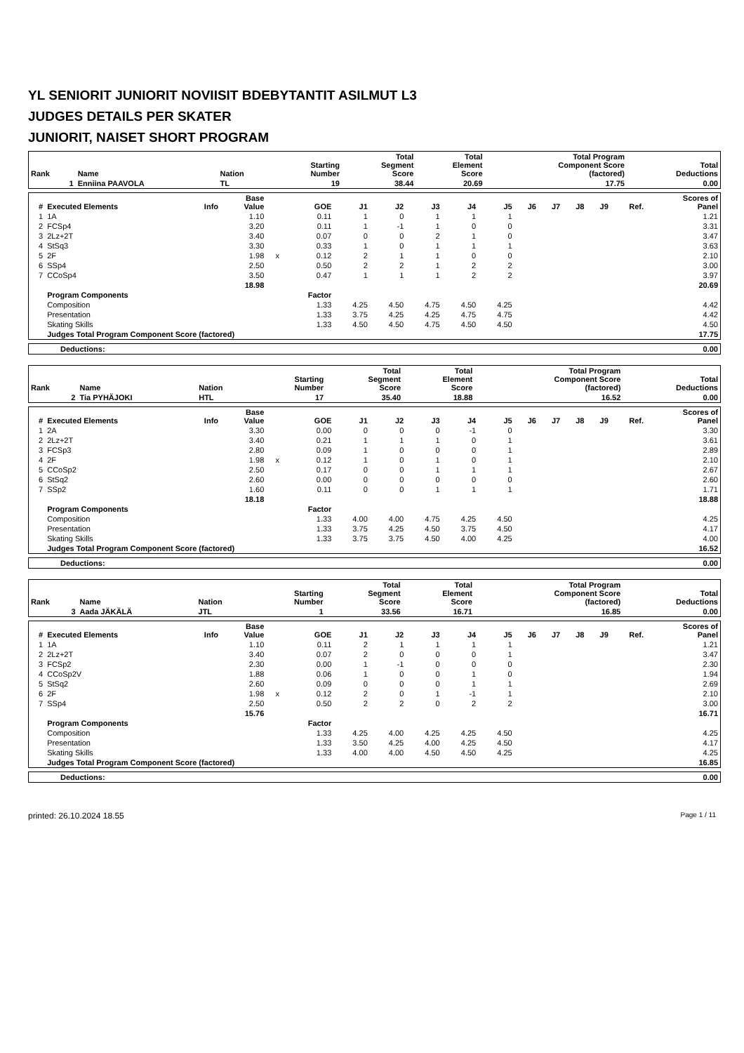YL SENIORIT JUNIORIT NOVIISIT BDEBYTANTIT ASILMUT L3
JUDGES DETAILS PER SKATER
JUNIORIT, NAISET SHORT PROGRAM
| Rank | Name | Nation | Starting Number | Total Segment Score | Total Element Score | Total Program Component Score (factored) | Total Deductions |
| --- | --- | --- | --- | --- | --- | --- | --- |
| 1 | Enniina PAAVOLA | TL | 19 | 38.44 | 20.69 | 17.75 | 0.00 |
| # | Executed Elements | Info | Base Value | | GOE | J1 | J2 | J3 | J4 | J5 | J6 | J7 | J8 | J9 | Ref. | Scores of Panel |
| --- | --- | --- | --- | --- | --- | --- | --- | --- | --- | --- | --- | --- | --- | --- | --- | --- |
| 1 | 1A | | 1.10 | | 0.11 | 1 | 0 | 1 | 1 | 1 | | | | | | 1.21 |
| 2 | FCSp4 | | 3.20 | | 0.11 | 1 | -1 | 1 | 0 | 0 | | | | | | 3.31 |
| 3 | 2Lz+2T | | 3.40 | | 0.07 | 0 | 0 | 2 | 1 | 0 | | | | | | 3.47 |
| 4 | StSq3 | | 3.30 | | 0.33 | 1 | 0 | 1 | 1 | 1 | | | | | | 3.63 |
| 5 | 2F | | 1.98 | x | 0.12 | 2 | 1 | 1 | 0 | 0 | | | | | | 2.10 |
| 6 | SSp4 | | 2.50 | | 0.50 | 2 | 2 | 1 | 2 | 2 | | | | | | 3.00 |
| 7 | CCoSp4 | | 3.50 | | 0.47 | 1 | 1 | 1 | 2 | 2 | | | | | | 3.97 |
| | | | 18.98 | | | | | | | | | | | | | 20.69 |
| | Program Components | | | | Factor | | | | | | | | | | | |
| | Composition | | | | 1.33 | 4.25 | 4.50 | 4.75 | 4.50 | 4.25 | | | | | | 4.42 |
| | Presentation | | | | 1.33 | 3.75 | 4.25 | 4.25 | 4.75 | 4.75 | | | | | | 4.42 |
| | Skating Skills | | | | 1.33 | 4.50 | 4.50 | 4.75 | 4.50 | 4.50 | | | | | | 4.50 |
| | Judges Total Program Component Score (factored) | | | | | | | | | | | | | | | 17.75 |
| Deductions: | 0.00 |
| Rank | Name | Nation | Starting Number | Total Segment Score | Total Element Score | Total Program Component Score (factored) | Total Deductions |
| --- | --- | --- | --- | --- | --- | --- | --- |
| 2 | Tia PYHÄJOKI | HTL | 17 | 35.40 | 18.88 | 16.52 | 0.00 |
| # | Executed Elements | Info | Base Value | | GOE | J1 | J2 | J3 | J4 | J5 | J6 | J7 | J8 | J9 | Ref. | Scores of Panel |
| --- | --- | --- | --- | --- | --- | --- | --- | --- | --- | --- | --- | --- | --- | --- | --- | --- |
| 1 | 2A | | 3.30 | | 0.00 | 0 | 0 | 0 | -1 | 0 | | | | | | 3.30 |
| 2 | 2Lz+2T | | 3.40 | | 0.21 | 1 | 1 | 1 | 0 | 1 | | | | | | 3.61 |
| 3 | FCSp3 | | 2.80 | | 0.09 | 1 | 0 | 0 | 0 | 1 | | | | | | 2.89 |
| 4 | 2F | | 1.98 | x | 0.12 | 1 | 0 | 1 | 0 | 1 | | | | | | 2.10 |
| 5 | CCoSp2 | | 2.50 | | 0.17 | 0 | 0 | 1 | 1 | 1 | | | | | | 2.67 |
| 6 | StSq2 | | 2.60 | | 0.00 | 0 | 0 | 0 | 0 | 0 | | | | | | 2.60 |
| 7 | SSp2 | | 1.60 | | 0.11 | 0 | 0 | 1 | 1 | 1 | | | | | | 1.71 |
| | | | 18.18 | | | | | | | | | | | | | 18.88 |
| | Program Components | | | | Factor | | | | | | | | | | | |
| | Composition | | | | 1.33 | 4.00 | 4.00 | 4.75 | 4.25 | 4.50 | | | | | | 4.25 |
| | Presentation | | | | 1.33 | 3.75 | 4.25 | 4.50 | 3.75 | 4.50 | | | | | | 4.17 |
| | Skating Skills | | | | 1.33 | 3.75 | 3.75 | 4.50 | 4.00 | 4.25 | | | | | | 4.00 |
| | Judges Total Program Component Score (factored) | | | | | | | | | | | | | | | 16.52 |
| Deductions: | 0.00 |
| Rank | Name | Nation | Starting Number | Total Segment Score | Total Element Score | Total Program Component Score (factored) | Total Deductions |
| --- | --- | --- | --- | --- | --- | --- | --- |
| 3 | Aada JÄKÄLÄ | JTL | 1 | 33.56 | 16.71 | 16.85 | 0.00 |
| # | Executed Elements | Info | Base Value | | GOE | J1 | J2 | J3 | J4 | J5 | J6 | J7 | J8 | J9 | Ref. | Scores of Panel |
| --- | --- | --- | --- | --- | --- | --- | --- | --- | --- | --- | --- | --- | --- | --- | --- | --- |
| 1 | 1A | | 1.10 | | 0.11 | 2 | 1 | 1 | 1 | 1 | | | | | | 1.21 |
| 2 | 2Lz+2T | | 3.40 | | 0.07 | 2 | 0 | 0 | 0 | 1 | | | | | | 3.47 |
| 3 | FCSp2 | | 2.30 | | 0.00 | 1 | -1 | 0 | 0 | 0 | | | | | | 2.30 |
| 4 | CCoSp2V | | 1.88 | | 0.06 | 1 | 0 | 0 | 1 | 0 | | | | | | 1.94 |
| 5 | StSq2 | | 2.60 | | 0.09 | 0 | 0 | 0 | 1 | 1 | | | | | | 2.69 |
| 6 | 2F | | 1.98 | x | 0.12 | 2 | 0 | 1 | -1 | 1 | | | | | | 2.10 |
| 7 | SSp4 | | 2.50 | | 0.50 | 2 | 2 | 0 | 2 | 2 | | | | | | 3.00 |
| | | | 15.76 | | | | | | | | | | | | | 16.71 |
| | Program Components | | | | Factor | | | | | | | | | | | |
| | Composition | | | | 1.33 | 4.25 | 4.00 | 4.25 | 4.25 | 4.50 | | | | | | 4.25 |
| | Presentation | | | | 1.33 | 3.50 | 4.25 | 4.00 | 4.25 | 4.50 | | | | | | 4.17 |
| | Skating Skills | | | | 1.33 | 4.00 | 4.00 | 4.50 | 4.50 | 4.25 | | | | | | 4.25 |
| | Judges Total Program Component Score (factored) | | | | | | | | | | | | | | | 16.85 |
| Deductions: | 0.00 |
printed: 26.10.2024 18.55 Page 1 / 11